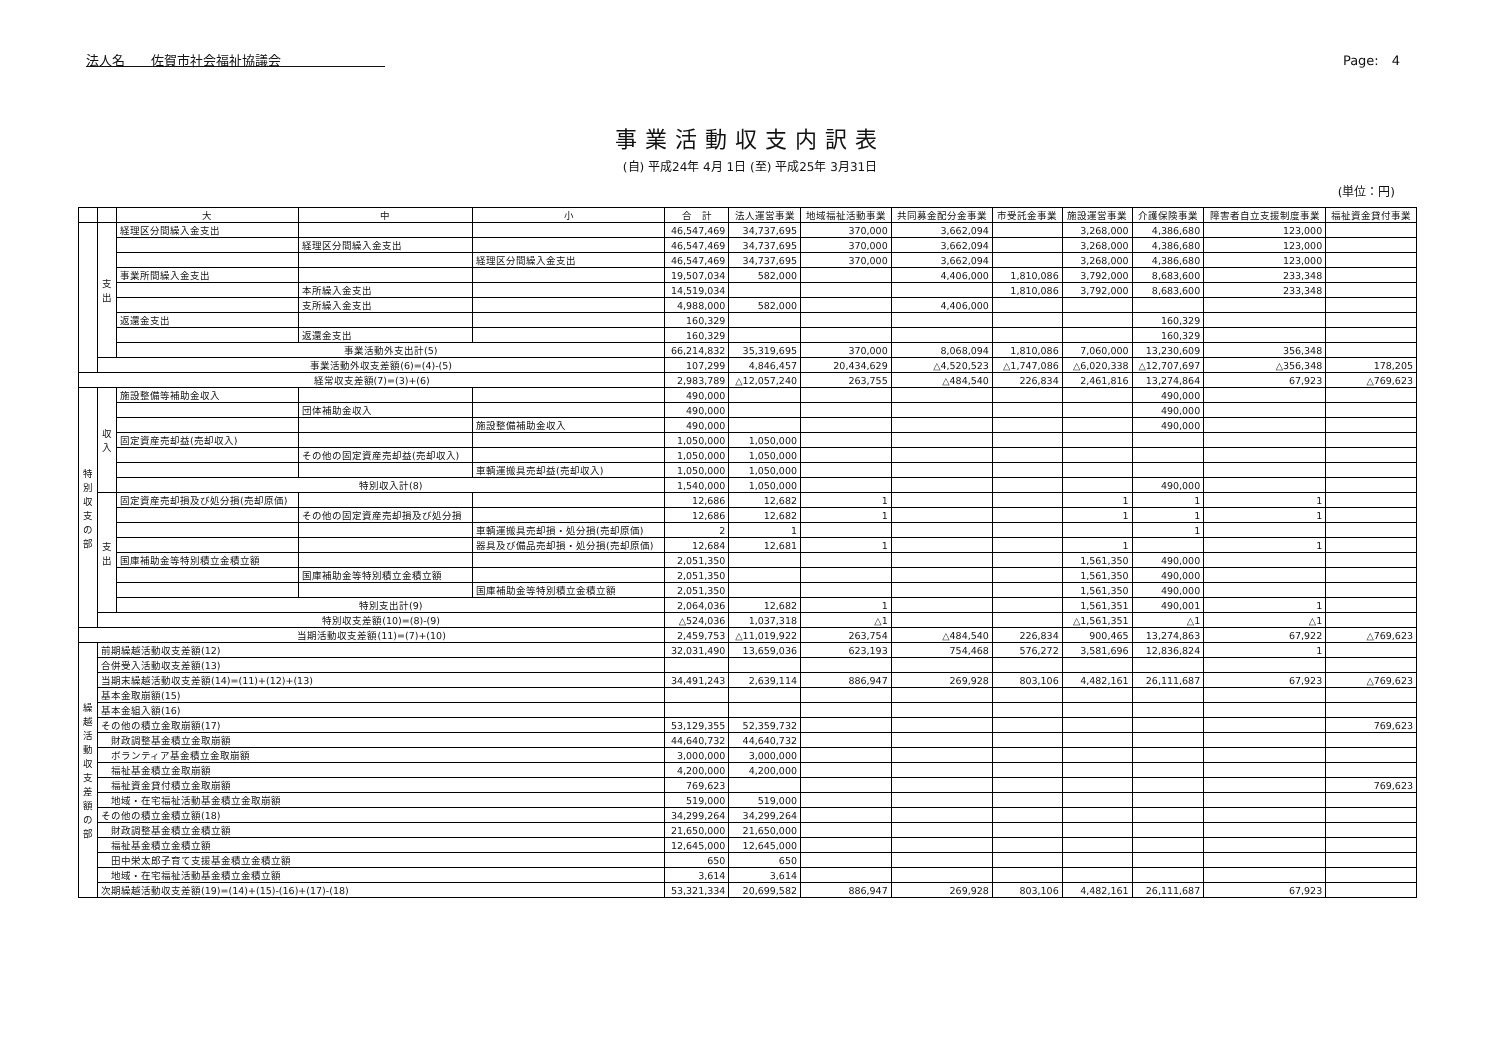法人名　　佐賀市社会福祉協議会　　　　　　　　 Page:　4
事業活動収支内訳表
(自) 平成24年 4月 1日 (至) 平成25年 3月31日
(単位：円)
| | | 大 | 中 | 小 | 合 計 | 法人運営事業 | 地域福祉活動事業 | 共同募金配分金事業 | 市受託金事業 | 施設運営事業 | 介護保険事業 | 障害者自立支援制度事業 | 福祉資金貸付事業 |
| --- | --- | --- | --- | --- | --- | --- | --- | --- | --- | --- | --- | --- | --- |
| | 支出 | 経理区分間繰入金支出 | | | 46,547,469 | 34,737,695 | 370,000 | 3,662,094 | | 3,268,000 | 4,386,680 | 123,000 | |
| | | | 経理区分間繰入金支出 | | 46,547,469 | 34,737,695 | 370,000 | 3,662,094 | | 3,268,000 | 4,386,680 | 123,000 | |
| | | | | 経理区分間繰入金支出 | 46,547,469 | 34,737,695 | 370,000 | 3,662,094 | | 3,268,000 | 4,386,680 | 123,000 | |
| | | 事業所間繰入金支出 | | | 19,507,034 | 582,000 | | 4,406,000 | 1,810,086 | 3,792,000 | 8,683,600 | 233,348 | |
| | | | 本所繰入金支出 | | 14,519,034 | | | | 1,810,086 | 3,792,000 | 8,683,600 | 233,348 | |
| | | | 支所繰入金支出 | | 4,988,000 | 582,000 | | 4,406,000 | | | | | |
| | | 返還金支出 | | | 160,329 | | | | | | 160,329 | | |
| | | | 返還金支出 | | 160,329 | | | | | | 160,329 | | |
| | | 事業活動外支出計(5) | | | 66,214,832 | 35,319,695 | 370,000 | 8,068,094 | 1,810,086 | 7,060,000 | 13,230,609 | 356,348 | |
| | 事業活動外収支差額(6)=(4)-(5) | | | | 107,299 | 4,846,457 | 20,434,629 | △4,520,523 | △1,747,086 | △6,020,338 | △12,707,697 | △356,348 | 178,205 |
| 経常収支差額(7)=(3)+(6) | | | | | 2,983,789 | △12,057,240 | 263,755 | △484,540 | 226,834 | 2,461,816 | 13,274,864 | 67,923 | △769,623 |
| 特別収支の部 | 収入 | 施設整備等補助金収入 | | | 490,000 | | | | | | 490,000 | | |
| | | | 団体補助金収入 | | 490,000 | | | | | | 490,000 | | |
| | | | | 施設整備補助金収入 | 490,000 | | | | | | 490,000 | | |
| | | 固定資産売却益(売却収入) | | | 1,050,000 | 1,050,000 | | | | | | | |
| | | | その他の固定資産売却益(売却収入) | | 1,050,000 | 1,050,000 | | | | | | | |
| | | | | 車輌運搬具売却益(売却収入) | 1,050,000 | 1,050,000 | | | | | | | |
| | | 特別収入計(8) | | | 1,540,000 | 1,050,000 | | | | | 490,000 | | |
| | 支出 | 固定資産売却損及び処分損(売却原価) | | | 12,686 | 12,682 | 1 | | | 1 | 1 | 1 | |
| | | | その他の固定資産売却損及び処分損 | | 12,686 | 12,682 | 1 | | | 1 | 1 | 1 | |
| | | | | 車輌運搬具売却損・処分損(売却原価) | 2 | 1 | | | | | 1 | | |
| | | | | 器具及び備品売却損・処分損(売却原価) | 12,684 | 12,681 | 1 | | | 1 | | 1 | |
| | | 国庫補助金等特別積立金積立額 | | | 2,051,350 | | | | | 1,561,350 | 490,000 | | |
| | | | 国庫補助金等特別積立金積立額 | | 2,051,350 | | | | | 1,561,350 | 490,000 | | |
| | | | | 国庫補助金等特別積立金積立額 | 2,051,350 | | | | | 1,561,350 | 490,000 | | |
| | | 特別支出計(9) | | | 2,064,036 | 12,682 | 1 | | | 1,561,351 | 490,001 | 1 | |
| | 特別収支差額(10)=(8)-(9) | | | | △524,036 | 1,037,318 | △1 | | | △1,561,351 | △1 | △1 | |
| 当期活動収支差額(11)=(7)+(10) | | | | | 2,459,753 | △11,019,922 | 263,754 | △484,540 | 226,834 | 900,465 | 13,274,863 | 67,922 | △769,623 |
| 繰越活動収支差額の部 | 前期繰越活動収支差額(12) | | | | 32,031,490 | 13,659,036 | 623,193 | 754,468 | 576,272 | 3,581,696 | 12,836,824 | 1 | |
| | 合併受入活動収支差額(13) | | | | | | | | | | | | |
| | 当期末繰越活動収支差額(14)=(11)+(12)+(13) | | | | 34,491,243 | 2,639,114 | 886,947 | 269,928 | 803,106 | 4,482,161 | 26,111,687 | 67,923 | △769,623 |
| | 基本金取崩額(15) | | | | | | | | | | | | |
| | 基本金組入額(16) | | | | | | | | | | | | |
| | その他の積立金取崩額(17) | | | | 53,129,355 | 52,359,732 | | | | | | | 769,623 |
| | 財政調整基金積立金取崩額 | | | | 44,640,732 | 44,640,732 | | | | | | | |
| | ボランティア基金積立金取崩額 | | | | 3,000,000 | 3,000,000 | | | | | | | |
| | 福祉基金積立金取崩額 | | | | 4,200,000 | 4,200,000 | | | | | | | |
| | 福祉資金貸付積立金取崩額 | | | | 769,623 | | | | | | | | 769,623 |
| | 地域・在宅福祉活動基金積立金取崩額 | | | | 519,000 | 519,000 | | | | | | | |
| | その他の積立金積立額(18) | | | | 34,299,264 | 34,299,264 | | | | | | | |
| | 財政調整基金積立金積立額 | | | | 21,650,000 | 21,650,000 | | | | | | | |
| | 福祉基金積立金積立額 | | | | 12,645,000 | 12,645,000 | | | | | | | |
| | 田中栄太郎子育て支援基金積立金積立額 | | | | 650 | 650 | | | | | | | |
| | 地域・在宅福祉活動基金積立金積立額 | | | | 3,614 | 3,614 | | | | | | | |
| | 次期繰越活動収支差額(19)=(14)+(15)-(16)+(17)-(18) | | | | 53,321,334 | 20,699,582 | 886,947 | 269,928 | 803,106 | 4,482,161 | 26,111,687 | 67,923 | |